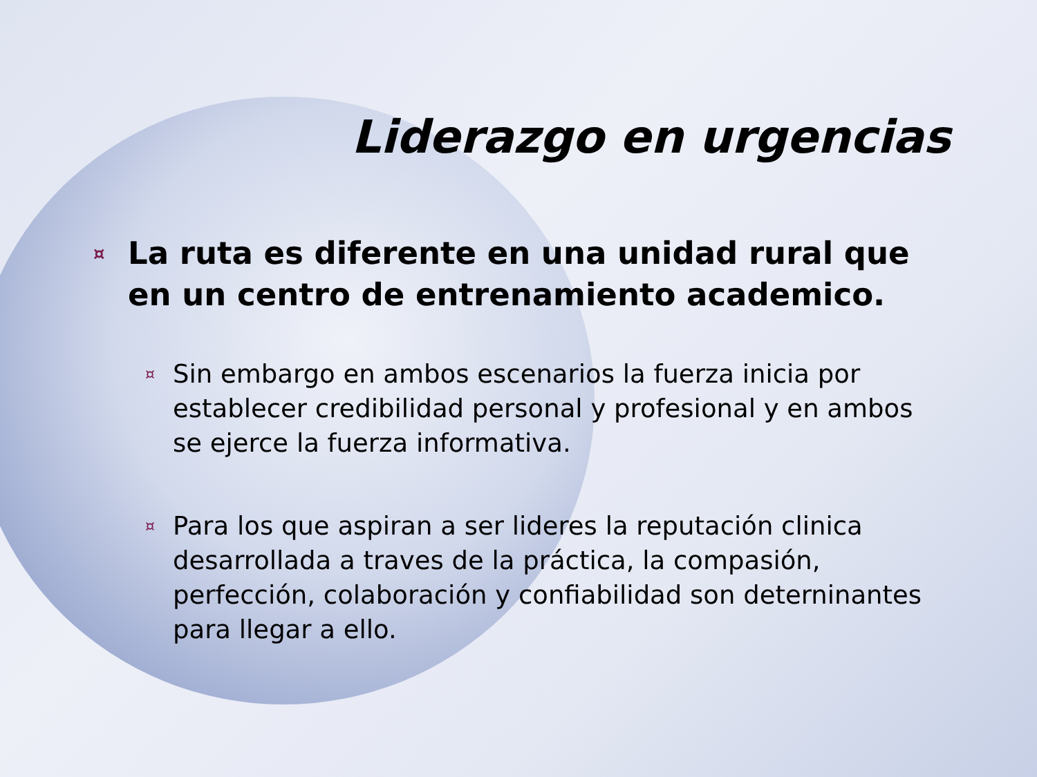Liderazgo en urgencias
¤ La ruta es diferente en una unidad rural que en un centro de entrenamiento academico.
¤ Sin embargo en ambos escenarios la fuerza inicia por establecer credibilidad personal y profesional y en ambos se ejerce la fuerza informativa.
¤ Para los que aspiran a ser lideres la reputación clinica desarrollada a traves de la práctica, la compasión, perfección, colaboración y confiabilidad son deterninantes para llegar a ello.